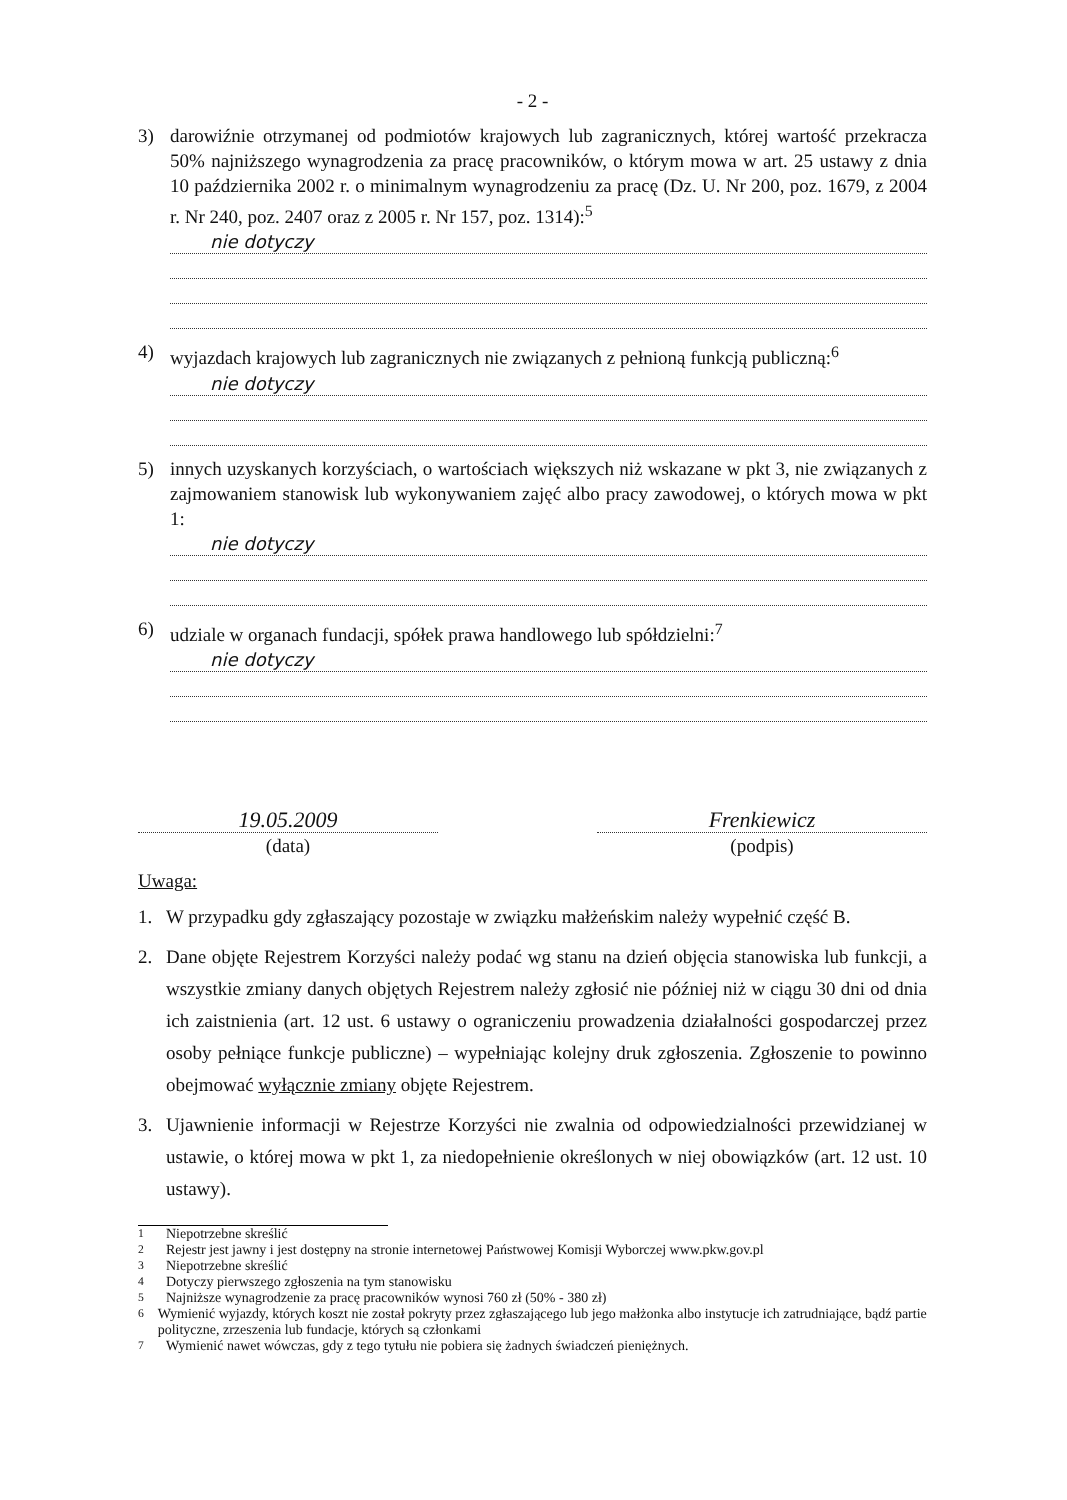- 2 -
3) darowiźnie otrzymanej od podmiotów krajowych lub zagranicznych, której wartość przekracza 50% najniższego wynagrodzenia za pracę pracowników, o którym mowa w art. 25 ustawy z dnia 10 października 2002 r. o minimalnym wynagrodzeniu za pracę (Dz. U. Nr 200, poz. 1679, z 2004 r. Nr 240, poz. 2407 oraz z 2005 r. Nr 157, poz. 1314):<sup>5</sup>
nie dotyczy
4) wyjazdach krajowych lub zagranicznych nie związanych z pełnioną funkcją publiczną:<sup>6</sup>
nie dotyczy
5) innych uzyskanych korzyściach, o wartościach większych niż wskazane w pkt 3, nie związanych z zajmowaniem stanowisk lub wykonywaniem zajęć albo pracy zawodowej, o których mowa w pkt 1:
nie dotyczy
6) udziale w organach fundacji, spółek prawa handlowego lub spółdzielni:<sup>7</sup>
nie dotyczy
19.05.2009
(data)
Frenkiewicz
(podpis)
Uwaga:
1. W przypadku gdy zgłaszający pozostaje w związku małżeńskim należy wypełnić część B.
2. Dane objęte Rejestrem Korzyści należy podać wg stanu na dzień objęcia stanowiska lub funkcji, a wszystkie zmiany danych objętych Rejestrem należy zgłosić nie później niż w ciągu 30 dni od dnia ich zaistnienia (art. 12 ust. 6 ustawy o ograniczeniu prowadzenia działalności gospodarczej przez osoby pełniące funkcje publiczne) – wypełniając kolejny druk zgłoszenia. Zgłoszenie to powinno obejmować wyłącznie zmiany objęte Rejestrem.
3. Ujawnienie informacji w Rejestrze Korzyści nie zwalnia od odpowiedzialności przewidzianej w ustawie, o której mowa w pkt 1, za niedopełnienie określonych w niej obowiązków (art. 12 ust. 10 ustawy).
<sup>1</sup> Niepotrzebne skreślić
<sup>2</sup> Rejestr jest jawny i jest dostępny na stronie internetowej Państwowej Komisji Wyborczej www.pkw.gov.pl
<sup>3</sup> Niepotrzebne skreślić
<sup>4</sup> Dotyczy pierwszego zgłoszenia na tym stanowisku
<sup>5</sup> Najniższe wynagrodzenie za pracę pracowników wynosi 760 zł (50% - 380 zł)
<sup>6</sup> Wymienić wyjazdy, których koszt nie został pokryty przez zgłaszającego lub jego małżonka albo instytucje ich zatrudniające, bądź partie polityczne, zrzeszenia lub fundacje, których są członkami
<sup>7</sup> Wymienić nawet wówczas, gdy z tego tytułu nie pobiera się żadnych świadczeń pieniężnych.